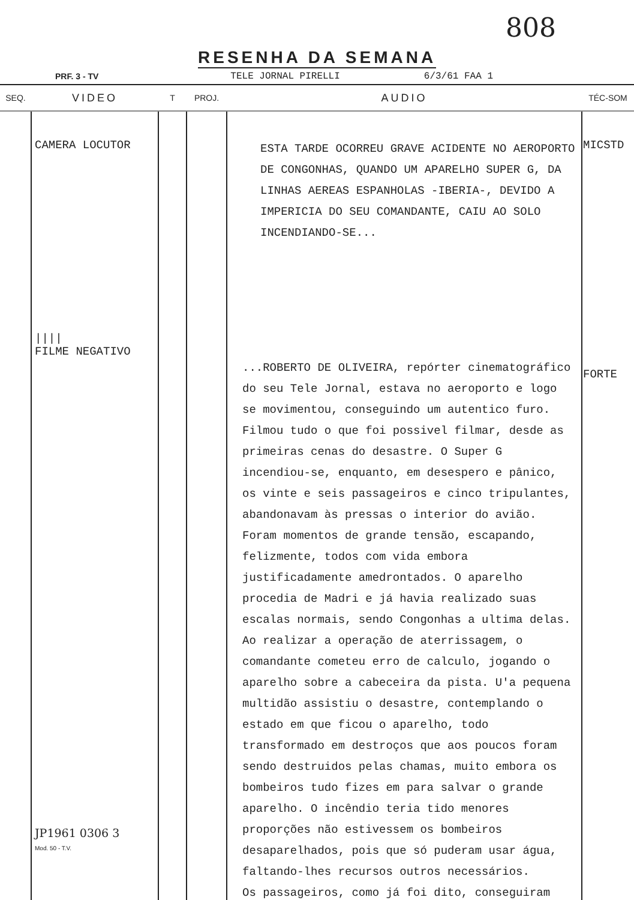808
RESENHA DA SEMANA
PRF. 3 - TV TELE JORNAL PIRELLI 6/3/61 FAA 1
| SEQ. | VIDEO | T | PROJ. | AUDIO | TÉC-SOM |
| --- | --- | --- | --- | --- | --- |
| | CAMERA LOCUTOR //// FILME NEGATIVO JP1961 0306 3 Mod. 50 - T.V. | | | ESTA TARDE OCORREU GRAVE ACIDENTE NO AEROPORTO DE CONGONHAS, QUANDO UM APARELHO SUPER G, DA LINHAS AEREAS ESPANHOLAS -IBERIA-, DEVIDO A IMPERICIA DO SEU COMANDANTE, CAIU AO SOLO INCENDIANDO-SE... ...ROBERTO DE OLIVEIRA, repórter cinematográfico do seu Tele Jornal, estava no aeroporto e logo se movimentou, conseguindo um autentico furo. Filmou tudo o que foi possivel filmar, desde as primeiras cenas do desastre. O Super G incendiou-se, enquanto, em desespero e pânico, os vinte e seis passageiros e cinco tripulantes, abandonavam às pressas o interior do avião. Foram momentos de grande tensão, escapando, felizmente, todos com vida embora justificadamente amedrontados. O aparelho procedia de Madri e já havia realizado suas escalas normais, sendo Congonhas a ultima delas. Ao realizar a operação de aterrissagem, o comandante cometeu erro de calculo, jogando o aparelho sobre a cabeceira da pista. U'a pequena multidão assistiu o desastre, contemplando o estado em que ficou o aparelho, todo transformado em destroços que aos poucos foram sendo destruidos pelas chamas, muito embora os bombeiros tudo fizes em para salvar o grande aparelho. O incêndio teria tido menores proporções não estivessem os bombeiros desaparelhados, pois que só puderam usar água, faltando-lhes recursos outros necessários. Os passageiros, como já foi dito, conseguiram | MICSTD FORTE |